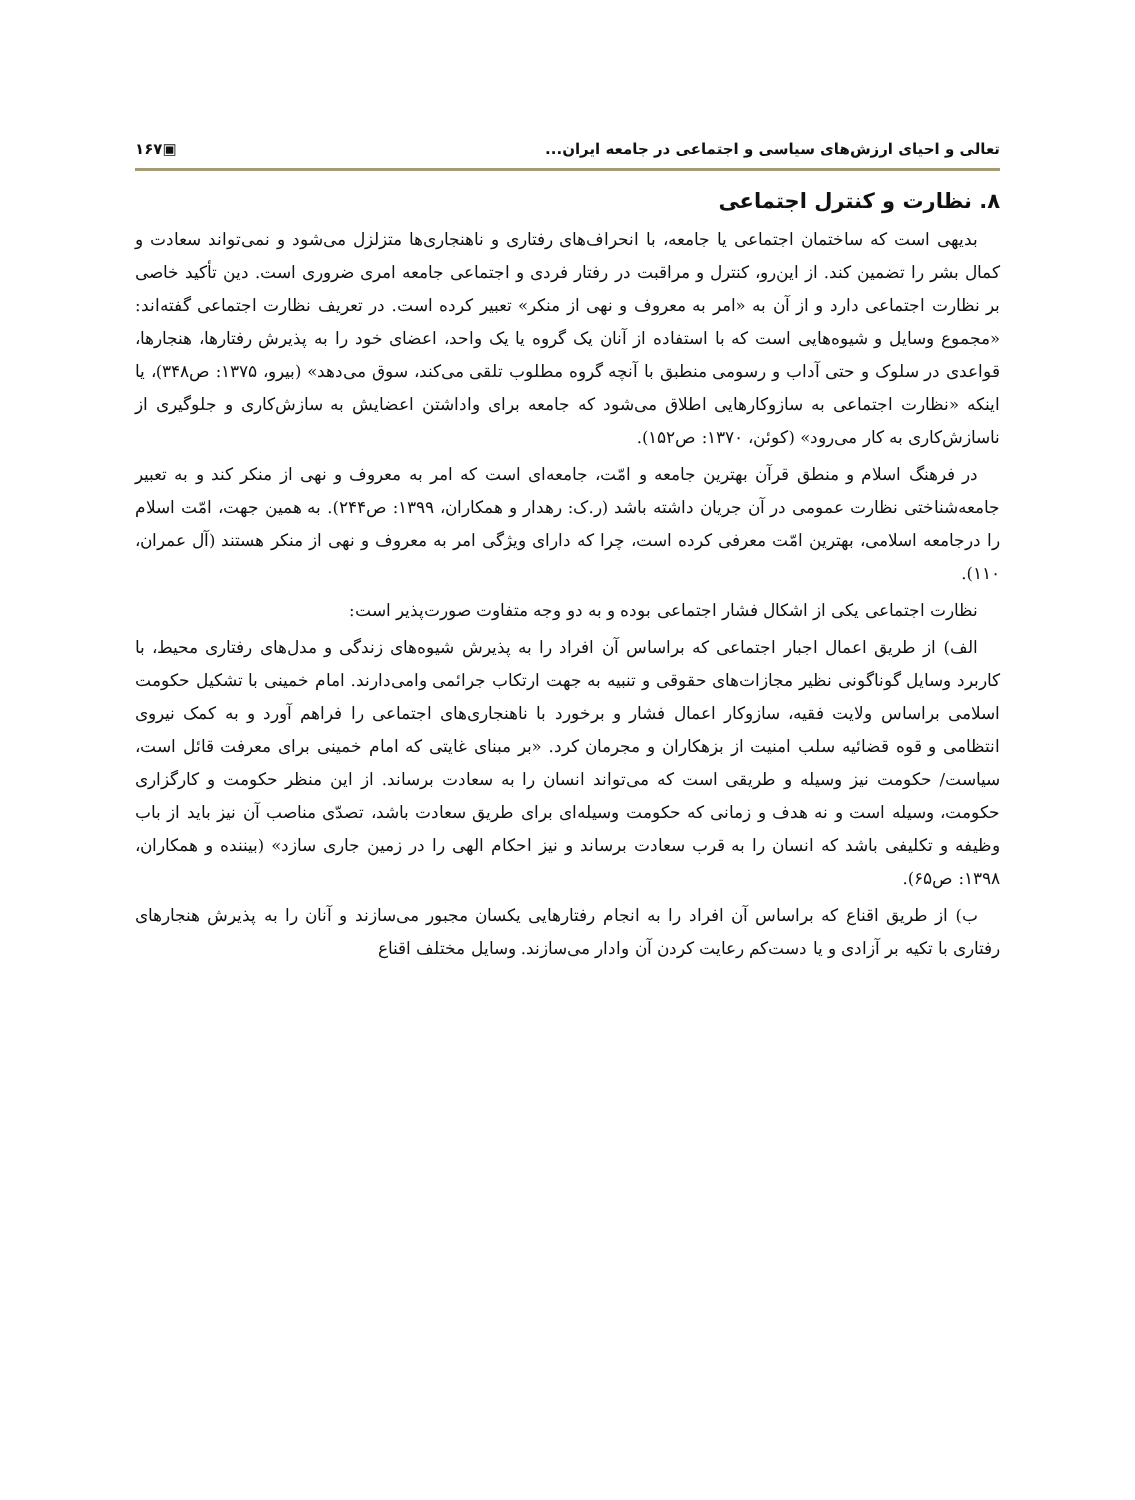تعالی و احیای ارزش‌های سیاسی و اجتماعی در جامعه ایران... ▣۱۶۷
۸. نظارت و کنترل اجتماعی
بدیهی است که ساختمان اجتماعی یا جامعه، با انحراف‌های رفتاری و ناهنجاری‌ها متزلزل می‌شود و نمی‌تواند سعادت و کمال بشر را تضمین کند. از این‌رو، کنترل و مراقبت در رفتار فردی و اجتماعی جامعه امری ضروری است. دین تأکید خاصی بر نظارت اجتماعی دارد و از آن به «امر به معروف و نهی از منکر» تعبیر کرده است. در تعریف نظارت اجتماعی گفته‌اند: «مجموع وسایل و شیوه‌هایی است که با استفاده از آنان یک گروه یا یک واحد، اعضای خود را به پذیرش رفتارها، هنجارها، قواعدی در سلوک و حتی آداب و رسومی منطبق با آنچه گروه مطلوب تلقی می‌کند، سوق می‌دهد» (بیرو، ۱۳۷۵: ص۳۴۸)، یا اینکه «نظارت اجتماعی به سازوکارهایی اطلاق می‌شود که جامعه برای واداشتن اعضایش به سازش‌کاری و جلوگیری از ناسازش‌کاری به کار می‌رود» (کوئن، ۱۳۷۰: ص۱۵۲).
در فرهنگ اسلام و منطق قرآن بهترین جامعه و امّت، جامعه‌ای است که امر به معروف و نهی از منکر کند و به تعبیر جامعه‌شناختی نظارت عمومی در آن جریان داشته باشد (ر.ک: رهدار و همکاران، ۱۳۹۹: ص۲۴۴). به همین جهت، امّت اسلام را درجامعه اسلامی، بهترین امّت معرفی کرده است، چرا که دارای ویژگی امر به معروف و نهی از منکر هستند (آل عمران، ۱۱۰).
نظارت اجتماعی یکی از اشکال فشار اجتماعی بوده و به دو وجه متفاوت صورت‌پذیر است:
الف) از طریق اعمال اجبار اجتماعی که براساس آن افراد را به پذیرش شیوه‌های زندگی و مدل‌های رفتاری محیط، با کاربرد وسایل گوناگونی نظیر مجازات‌های حقوقی و تنبیه به جهت ارتکاب جرائمی وامی‌دارند. امام خمینی با تشکیل حکومت اسلامی براساس ولایت فقیه، سازوکار اعمال فشار و برخورد با ناهنجاری‌های اجتماعی را فراهم آورد و به کمک نیروی انتظامی و قوه قضائیه سلب امنیت از بزهکاران و مجرمان کرد. «بر مبنای غایتی که امام خمینی برای معرفت قائل است، سیاست/ حکومت نیز وسیله و طریقی است که می‌تواند انسان را به سعادت برساند. از این منظر حکومت و کارگزاری حکومت، وسیله است و نه هدف و زمانی که حکومت وسیله‌ای برای طریق سعادت باشد، تصدّی مناصب آن نیز باید از باب وظیفه و تکلیفی باشد که انسان را به قرب سعادت برساند و نیز احکام الهی را در زمین جاری سازد» (بیننده و همکاران، ۱۳۹۸: ص۶۵).
ب) از طریق اقناع که براساس آن افراد را به انجام رفتارهایی یکسان مجبور می‌سازند و آنان را به پذیرش هنجارهای رفتاری با تکیه بر آزادی و یا دست‌کم رعایت کردن آن وادار می‌سازند. وسایل مختلف اقناع